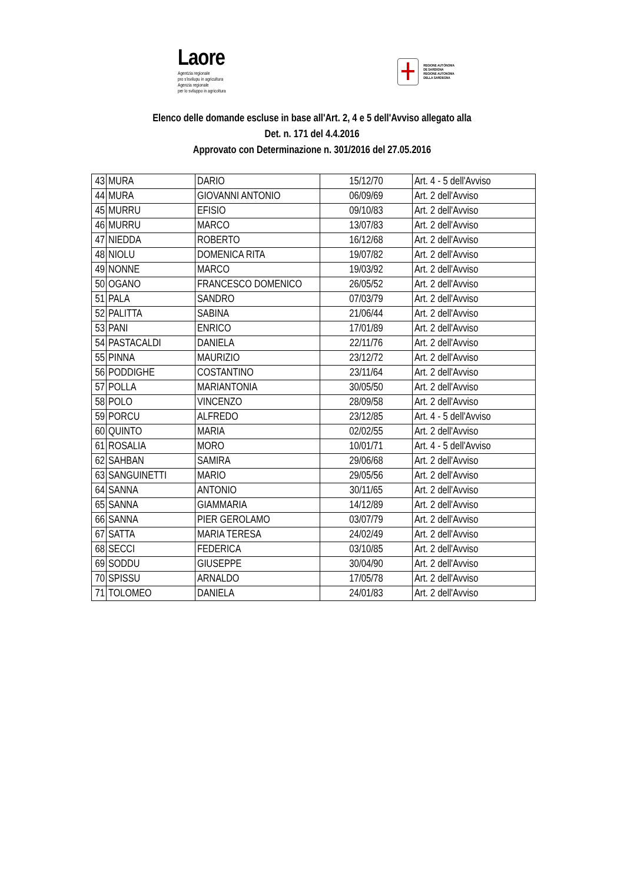Laore
Agentzia regionale
pro s'isvilupu in agricultura
Agenzia regionale
per lo sviluppo in agricoltura
REGIONE AUTÒNOMA
DE SARDIGNA
REGIONE AUTONOMA
DELLA SARDEGNA
Elenco delle domande escluse in base all'Art. 2, 4 e 5 dell'Avviso allegato alla
Det. n. 171 del 4.4.2016
Approvato con Determinazione n. 301/2016 del 27.05.2016
| 43 | MURA | DARIO | 15/12/70 | Art. 4 - 5 dell'Avviso |
| 44 | MURA | GIOVANNI ANTONIO | 06/09/69 | Art. 2 dell'Avviso |
| 45 | MURRU | EFISIO | 09/10/83 | Art. 2 dell'Avviso |
| 46 | MURRU | MARCO | 13/07/83 | Art. 2 dell'Avviso |
| 47 | NIEDDA | ROBERTO | 16/12/68 | Art. 2 dell'Avviso |
| 48 | NIOLU | DOMENICA RITA | 19/07/82 | Art. 2 dell'Avviso |
| 49 | NONNE | MARCO | 19/03/92 | Art. 2 dell'Avviso |
| 50 | OGANO | FRANCESCO DOMENICO | 26/05/52 | Art. 2 dell'Avviso |
| 51 | PALA | SANDRO | 07/03/79 | Art. 2 dell'Avviso |
| 52 | PALITTA | SABINA | 21/06/44 | Art. 2 dell'Avviso |
| 53 | PANI | ENRICO | 17/01/89 | Art. 2 dell'Avviso |
| 54 | PASTACALDI | DANIELA | 22/11/76 | Art. 2 dell'Avviso |
| 55 | PINNA | MAURIZIO | 23/12/72 | Art. 2 dell'Avviso |
| 56 | PODDIGHE | COSTANTINO | 23/11/64 | Art. 2 dell'Avviso |
| 57 | POLLA | MARIANTONIA | 30/05/50 | Art. 2 dell'Avviso |
| 58 | POLO | VINCENZO | 28/09/58 | Art. 2 dell'Avviso |
| 59 | PORCU | ALFREDO | 23/12/85 | Art. 4 - 5 dell'Avviso |
| 60 | QUINTO | MARIA | 02/02/55 | Art. 2 dell'Avviso |
| 61 | ROSALIA | MORO | 10/01/71 | Art. 4 - 5 dell'Avviso |
| 62 | SAHBAN | SAMIRA | 29/06/68 | Art. 2 dell'Avviso |
| 63 | SANGUINETTI | MARIO | 29/05/56 | Art. 2 dell'Avviso |
| 64 | SANNA | ANTONIO | 30/11/65 | Art. 2 dell'Avviso |
| 65 | SANNA | GIAMMARIA | 14/12/89 | Art. 2 dell'Avviso |
| 66 | SANNA | PIER GEROLAMO | 03/07/79 | Art. 2 dell'Avviso |
| 67 | SATTA | MARIA TERESA | 24/02/49 | Art. 2 dell'Avviso |
| 68 | SECCI | FEDERICA | 03/10/85 | Art. 2 dell'Avviso |
| 69 | SODDU | GIUSEPPE | 30/04/90 | Art. 2 dell'Avviso |
| 70 | SPISSU | ARNALDO | 17/05/78 | Art. 2 dell'Avviso |
| 71 | TOLOMEO | DANIELA | 24/01/83 | Art. 2 dell'Avviso |